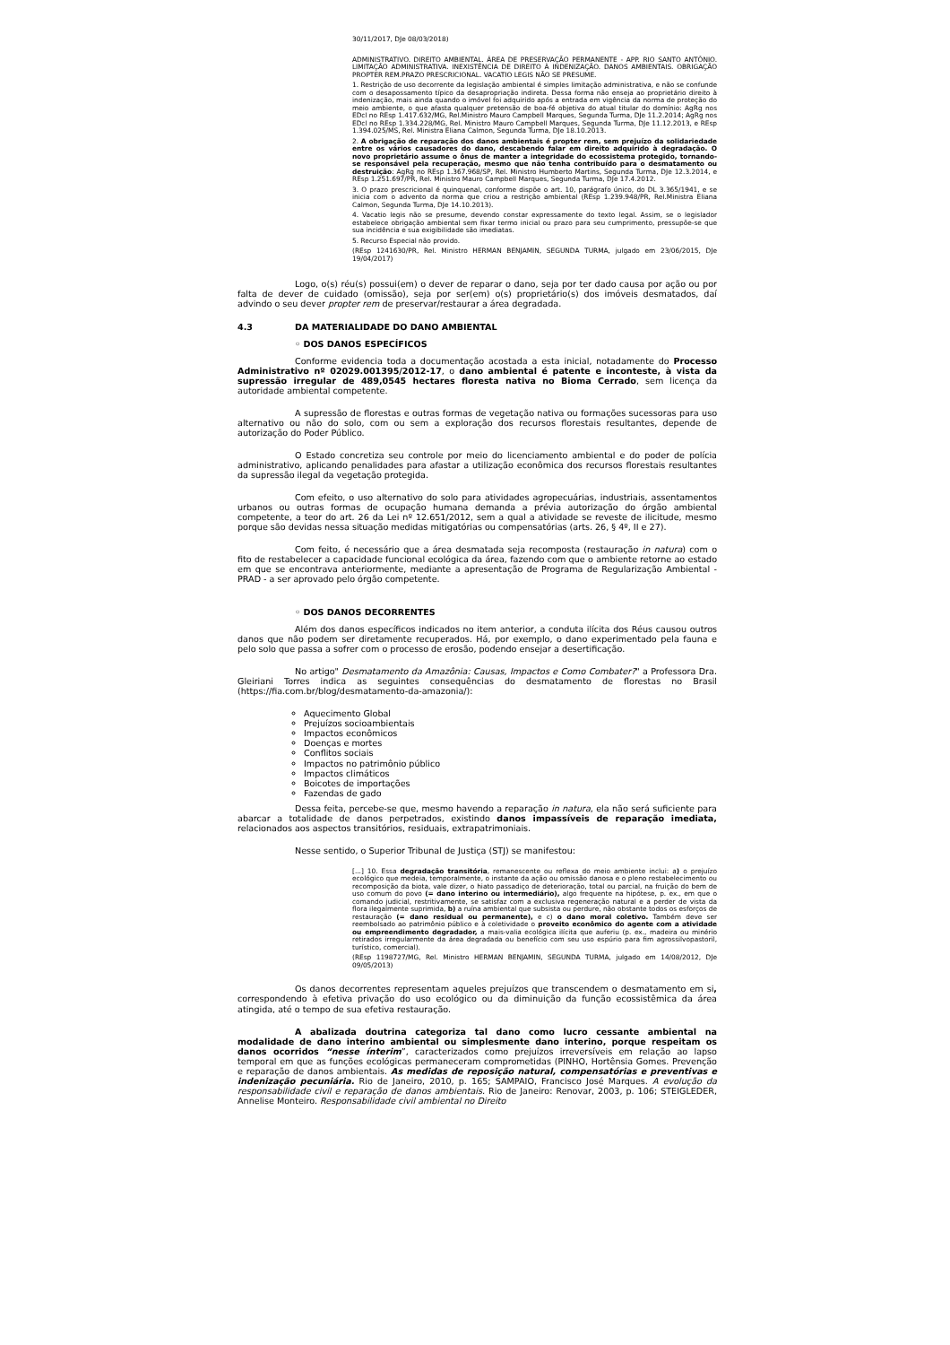30/11/2017, DJe 08/03/2018)
ADMINISTRATIVO. DIREITO AMBIENTAL. ÁREA DE PRESERVAÇÃO PERMANENTE - APP. RIO SANTO ANTÔNIO. LIMITAÇÃO ADMINISTRATIVA. INEXISTÊNCIA DE DIREITO À INDENIZAÇÃO. DANOS AMBIENTAIS. OBRIGAÇÃO PROPTER REM.PRAZO PRESCRICIONAL. VACATIO LEGIS NÃO SE PRESUME.
1. Restrição de uso decorrente da legislação ambiental é simples limitação administrativa, e não se confunde com o desapossamento típico da desapropriação indireta. Dessa forma não enseja ao proprietário direito à indenização, mais ainda quando o imóvel foi adquirido após a entrada em vigência da norma de proteção do meio ambiente, o que afasta qualquer pretensão de boa-fé objetiva do atual titular do domínio: AgRg nos EDcl no REsp 1.417.632/MG, Rel.Ministro Mauro Campbell Marques, Segunda Turma, DJe 11.2.2014; AgRg nos EDcl no REsp 1.334.228/MG, Rel. Ministro Mauro Campbell Marques, Segunda Turma, DJe 11.12.2013, e REsp 1.394.025/MS, Rel. Ministra Eliana Calmon, Segunda Turma, DJe 18.10.2013.
2. A obrigação de reparação dos danos ambientais é propter rem, sem prejuízo da solidariedade entre os vários causadores do dano, descabendo falar em direito adquirido à degradação. O novo proprietário assume o ônus de manter a integridade do ecossistema protegido, tornando-se responsável pela recuperação, mesmo que não tenha contribuído para o desmatamento ou destruição: AgRg no REsp 1.367.968/SP, Rel. Ministro Humberto Martins, Segunda Turma, DJe 12.3.2014, e REsp 1.251.697/PR, Rel. Ministro Mauro Campbell Marques, Segunda Turma, DJe 17.4.2012.
3. O prazo prescricional é quinquenal, conforme dispõe o art. 10, parágrafo único, do DL 3.365/1941, e se inicia com o advento da norma que criou a restrição ambiental (REsp 1.239.948/PR, Rel.Ministra Eliana Calmon, Segunda Turma, DJe 14.10.2013).
4. Vacatio legis não se presume, devendo constar expressamente do texto legal. Assim, se o legislador estabelece obrigação ambiental sem fixar termo inicial ou prazo para seu cumprimento, pressupõe-se que sua incidência e sua exigibilidade são imediatas.
5. Recurso Especial não provido.
(REsp 1241630/PR, Rel. Ministro HERMAN BENJAMIN, SEGUNDA TURMA, julgado em 23/06/2015, DJe 19/04/2017)
Logo, o(s) réu(s) possui(em) o dever de reparar o dano, seja por ter dado causa por ação ou por falta de dever de cuidado (omissão), seja por ser(em) o(s) proprietário(s) dos imóveis desmatados, daí advindo o seu dever propter rem de preservar/restaurar a área degradada.
4.3 DA MATERIALIDADE DO DANO AMBIENTAL
◦ DOS DANOS ESPECÍFICOS
Conforme evidencia toda a documentação acostada a esta inicial, notadamente do Processo Administrativo nº 02029.001395/2012-17, o dano ambiental é patente e inconteste, à vista da supressão irregular de 489,0545 hectares floresta nativa no Bioma Cerrado, sem licença da autoridade ambiental competente.
A supressão de florestas e outras formas de vegetação nativa ou formações sucessoras para uso alternativo ou não do solo, com ou sem a exploração dos recursos florestais resultantes, depende de autorização do Poder Público.
O Estado concretiza seu controle por meio do licenciamento ambiental e do poder de polícia administrativo, aplicando penalidades para afastar a utilização econômica dos recursos florestais resultantes da supressão ilegal da vegetação protegida.
Com efeito, o uso alternativo do solo para atividades agropecuárias, industriais, assentamentos urbanos ou outras formas de ocupação humana demanda a prévia autorização do órgão ambiental competente, a teor do art. 26 da Lei nº 12.651/2012, sem a qual a atividade se reveste de ilicitude, mesmo porque são devidas nessa situação medidas mitigatórias ou compensatórias (arts. 26, § 4º, II e 27).
Com feito, é necessário que a área desmatada seja recomposta (restauração in natura) com o fito de restabelecer a capacidade funcional ecológica da área, fazendo com que o ambiente retorne ao estado em que se encontrava anteriormente, mediante a apresentação de Programa de Regularização Ambiental - PRAD - a ser aprovado pelo órgão competente.
◦ DOS DANOS DECORRENTES
Além dos danos específicos indicados no item anterior, a conduta ilícita dos Réus causou outros danos que não podem ser diretamente recuperados. Há, por exemplo, o dano experimentado pela fauna e pelo solo que passa a sofrer com o processo de erosão, podendo ensejar a desertificação.
No artigo" Desmatamento da Amazônia: Causas, Impactos e Como Combater?" a Professora Dra. Gleiriani Torres indica as seguintes consequências do desmatamento de florestas no Brasil (https://fia.com.br/blog/desmatamento-da-amazonia/):
Aquecimento Global
Prejuízos socioambientais
Impactos econômicos
Doenças e mortes
Conflitos sociais
Impactos no patrimônio público
Impactos climáticos
Boicotes de importações
Fazendas de gado
Dessa feita, percebe-se que, mesmo havendo a reparação in natura, ela não será suficiente para abarcar a totalidade de danos perpetrados, existindo danos impassíveis de reparação imediata, relacionados aos aspectos transitórios, residuais, extrapatrimoniais.
Nesse sentido, o Superior Tribunal de Justiça (STJ) se manifestou:
[...] 10. Essa degradação transitória, remanescente ou reflexa do meio ambiente inclui: a) o prejuízo ecológico que medeia, temporalmente, o instante da ação ou omissão danosa e o pleno restabelecimento ou recomposição da biota, vale dizer, o hiato passadiço de deterioração, total ou parcial, na fruição do bem de uso comum do povo (= dano interino ou intermediário), algo frequente na hipótese, p. ex., em que o comando judicial, restritivamente, se satisfaz com a exclusiva regeneração natural e a perder de vista da flora ilegalmente suprimida, b) a ruína ambiental que subsista ou perdure, não obstante todos os esforços de restauração (= dano residual ou permanente), e c) o dano moral coletivo. Também deve ser reembolsado ao patrimônio público e à coletividade o proveito econômico do agente com a atividade ou empreendimento degradador, a mais-valia ecológica ilícita que auferiu (p. ex., madeira ou minério retirados irregularmente da área degradada ou benefício com seu uso espúrio para fim agrossilvopastoril, turístico, comercial).
(REsp 1198727/MG, Rel. Ministro HERMAN BENJAMIN, SEGUNDA TURMA, julgado em 14/08/2012, DJe 09/05/2013)
Os danos decorrentes representam aqueles prejuízos que transcendem o desmatamento em si, correspondendo à efetiva privação do uso ecológico ou da diminuição da função ecossistêmica da área atingida, até o tempo de sua efetiva restauração.
A abalizada doutrina categoriza tal dano como lucro cessante ambiental na modalidade de dano interino ambiental ou simplesmente dano interino, porque respeitam os danos ocorridos “nesse ínterim”, caracterizados como prejuízos irreversíveis em relação ao lapso temporal em que as funções ecológicas permaneceram comprometidas (PINHO, Hortênsia Gomes. Prevenção e reparação de danos ambientais. As medidas de reposição natural, compensatórias e preventivas e indenização pecuniária. Rio de Janeiro, 2010, p. 165; SAMPAIO, Francisco José Marques. A evolução da responsabilidade civil e reparação de danos ambientais. Rio de Janeiro: Renovar, 2003, p. 106; STEIGLEDER, Annelise Monteiro. Responsabilidade civil ambiental no Direito